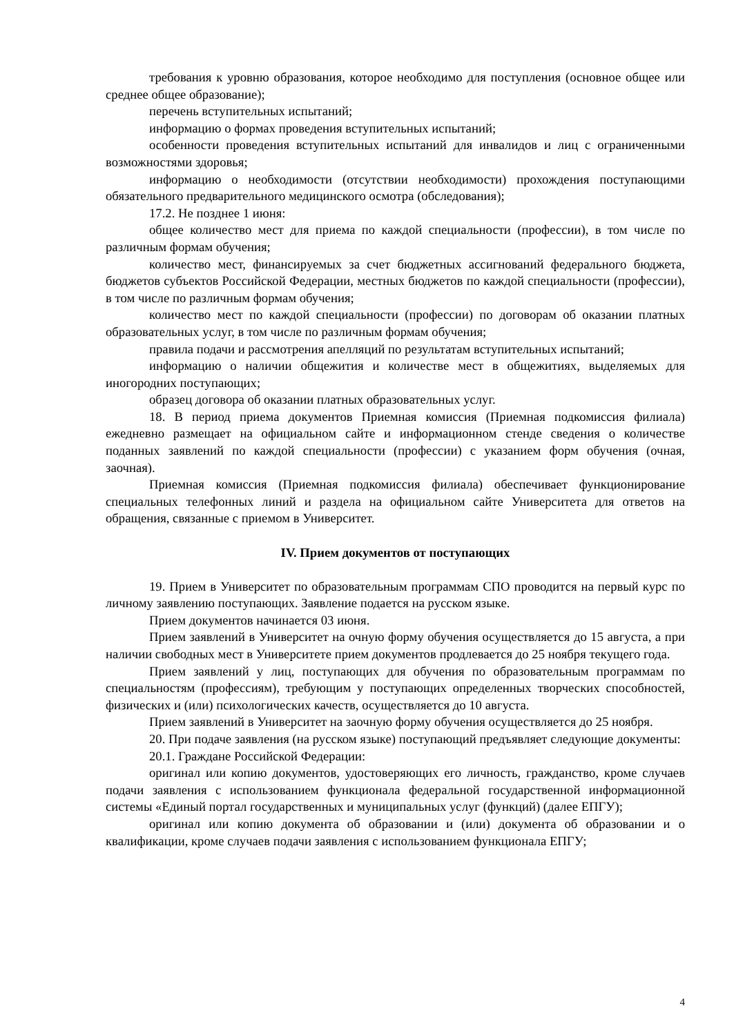требования к уровню образования, которое необходимо для поступления (основное общее или среднее общее образование);
перечень вступительных испытаний;
информацию о формах проведения вступительных испытаний;
особенности проведения вступительных испытаний для инвалидов и лиц с ограниченными возможностями здоровья;
информацию о необходимости (отсутствии необходимости) прохождения поступающими обязательного предварительного медицинского осмотра (обследования);
17.2. Не позднее 1 июня:
общее количество мест для приема по каждой специальности (профессии), в том числе по различным формам обучения;
количество мест, финансируемых за счет бюджетных ассигнований федерального бюджета, бюджетов субъектов Российской Федерации, местных бюджетов по каждой специальности (профессии), в том числе по различным формам обучения;
количество мест по каждой специальности (профессии) по договорам об оказании платных образовательных услуг, в том числе по различным формам обучения;
правила подачи и рассмотрения апелляций по результатам вступительных испытаний;
информацию о наличии общежития и количестве мест в общежитиях, выделяемых для иногородних поступающих;
образец договора об оказании платных образовательных услуг.
18. В период приема документов Приемная комиссия (Приемная подкомиссия филиала) ежедневно размещает на официальном сайте и информационном стенде сведения о количестве поданных заявлений по каждой специальности (профессии) с указанием форм обучения (очная, заочная).
Приемная комиссия (Приемная подкомиссия филиала) обеспечивает функционирование специальных телефонных линий и раздела на официальном сайте Университета для ответов на обращения, связанные с приемом в Университет.
IV. Прием документов от поступающих
19. Прием в Университет по образовательным программам СПО проводится на первый курс по личному заявлению поступающих. Заявление подается на русском языке.
Прием документов начинается 03 июня.
Прием заявлений в Университет на очную форму обучения осуществляется до 15 августа, а при наличии свободных мест в Университете прием документов продлевается до 25 ноября текущего года.
Прием заявлений у лиц, поступающих для обучения по образовательным программам по специальностям (профессиям), требующим у поступающих определенных творческих способностей, физических и (или) психологических качеств, осуществляется до 10 августа.
Прием заявлений в Университет на заочную форму обучения осуществляется до 25 ноября.
20. При подаче заявления (на русском языке) поступающий предъявляет следующие документы:
20.1. Граждане Российской Федерации:
оригинал или копию документов, удостоверяющих его личность, гражданство, кроме случаев подачи заявления с использованием функционала федеральной государственной информационной системы «Единый портал государственных и муниципальных услуг (функций) (далее ЕПГУ);
оригинал или копию документа об образовании и (или) документа об образовании и о квалификации, кроме случаев подачи заявления с использованием функционала ЕПГУ;
4